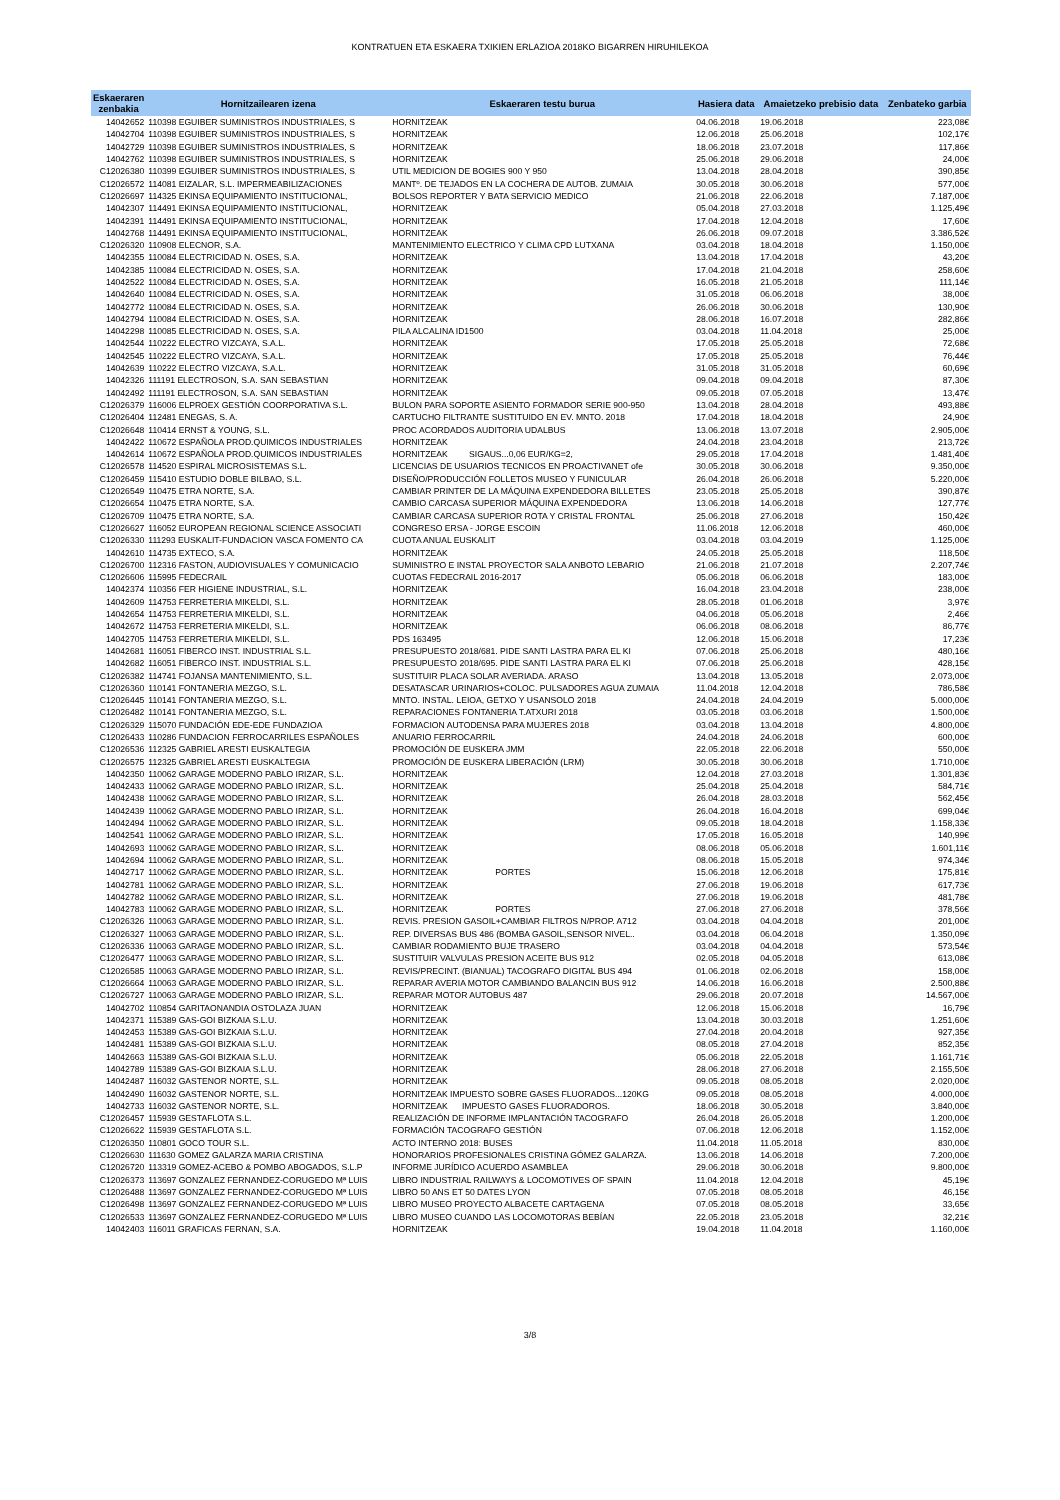KONTRATUEN ETA ESKAERA TXIKIEN ERLAZIOA 2018KO BIGARREN HIRUHILEKOA
| Eskaeraren zenbakia | Hornitzailearen izena | Eskaeraren testu burua | Hasiera data | Amaietzeko prebisio data | Zenbateko garbia |
| --- | --- | --- | --- | --- | --- |
| 14042652 | 110398 EGUIBER SUMINISTROS INDUSTRIALES, S | HORNITZEAK | 04.06.2018 | 19.06.2018 | 223,08€ |
| 14042704 | 110398 EGUIBER SUMINISTROS INDUSTRIALES, S | HORNITZEAK | 12.06.2018 | 25.06.2018 | 102,17€ |
| 14042729 | 110398 EGUIBER SUMINISTROS INDUSTRIALES, S | HORNITZEAK | 18.06.2018 | 23.07.2018 | 117,86€ |
| 14042762 | 110398 EGUIBER SUMINISTROS INDUSTRIALES, S | HORNITZEAK | 25.06.2018 | 29.06.2018 | 24,00€ |
| C12026380 | 110399 EGUIBER SUMINISTROS INDUSTRIALES, S | UTIL MEDICION DE BOGIES 900 Y 950 | 13.04.2018 | 28.04.2018 | 390,85€ |
| C12026572 | 114081 EIZALAR, S.L. IMPERMEABILIZACIONES | MANTº. DE TEJADOS EN LA COCHERA DE AUTOB. ZUMAIA | 30.05.2018 | 30.06.2018 | 577,00€ |
| C12026697 | 114325 EKINSA EQUIPAMIENTO INSTITUCIONAL, | BOLSOS REPORTER Y BATA SERVICIO MEDICO | 21.06.2018 | 22.06.2018 | 7.187,00€ |
| 14042307 | 114491 EKINSA EQUIPAMIENTO INSTITUCIONAL, | HORNITZEAK | 05.04.2018 | 27.03.2018 | 1.125,49€ |
| 14042391 | 114491 EKINSA EQUIPAMIENTO INSTITUCIONAL, | HORNITZEAK | 17.04.2018 | 12.04.2018 | 17,60€ |
| 14042768 | 114491 EKINSA EQUIPAMIENTO INSTITUCIONAL, | HORNITZEAK | 26.06.2018 | 09.07.2018 | 3.386,52€ |
| C12026320 | 110908 ELECNOR, S.A. | MANTENIMIENTO ELECTRICO Y CLIMA CPD LUTXANA | 03.04.2018 | 18.04.2018 | 1.150,00€ |
| 14042355 | 110084 ELECTRICIDAD N. OSES, S.A. | HORNITZEAK | 13.04.2018 | 17.04.2018 | 43,20€ |
| 14042385 | 110084 ELECTRICIDAD N. OSES, S.A. | HORNITZEAK | 17.04.2018 | 21.04.2018 | 258,60€ |
| 14042522 | 110084 ELECTRICIDAD N. OSES, S.A. | HORNITZEAK | 16.05.2018 | 21.05.2018 | 111,14€ |
| 14042640 | 110084 ELECTRICIDAD N. OSES, S.A. | HORNITZEAK | 31.05.2018 | 06.06.2018 | 38,00€ |
| 14042772 | 110084 ELECTRICIDAD N. OSES, S.A. | HORNITZEAK | 26.06.2018 | 30.06.2018 | 130,90€ |
| 14042794 | 110084 ELECTRICIDAD N. OSES, S.A. | HORNITZEAK | 28.06.2018 | 16.07.2018 | 282,86€ |
| 14042298 | 110085 ELECTRICIDAD N. OSES, S.A. | PILA ALCALINA ID1500 | 03.04.2018 | 11.04.2018 | 25,00€ |
| 14042544 | 110222 ELECTRO VIZCAYA, S.A.L. | HORNITZEAK | 17.05.2018 | 25.05.2018 | 72,68€ |
| 14042545 | 110222 ELECTRO VIZCAYA, S.A.L. | HORNITZEAK | 17.05.2018 | 25.05.2018 | 76,44€ |
| 14042639 | 110222 ELECTRO VIZCAYA, S.A.L. | HORNITZEAK | 31.05.2018 | 31.05.2018 | 60,69€ |
| 14042326 | 111191 ELECTROSON, S.A. SAN SEBASTIAN | HORNITZEAK | 09.04.2018 | 09.04.2018 | 87,30€ |
| 14042492 | 111191 ELECTROSON, S.A. SAN SEBASTIAN | HORNITZEAK | 09.05.2018 | 07.05.2018 | 13,47€ |
| C12026379 | 116006 ELPROEX GESTIÓN COORPORATIVA S.L. | BULON PARA SOPORTE ASIENTO FORMADOR SERIE 900-950 | 13.04.2018 | 28.04.2018 | 493,88€ |
| C12026404 | 112481 ENEGAS, S. A. | CARTUCHO FILTRANTE SUSTITUIDO EN EV. MNTO. 2018 | 17.04.2018 | 18.04.2018 | 24,90€ |
| C12026648 | 110414 ERNST & YOUNG, S.L. | PROC ACORDADOS AUDITORIA UDALBUS | 13.06.2018 | 13.07.2018 | 2.905,00€ |
| 14042422 | 110672 ESPAÑOLA PROD.QUIMICOS INDUSTRIALES | HORNITZEAK | 24.04.2018 | 23.04.2018 | 213,72€ |
| 14042614 | 110672 ESPAÑOLA PROD.QUIMICOS INDUSTRIALES | HORNITZEAK SIGAUS...0,06 EUR/KG=2, | 29.05.2018 | 17.04.2018 | 1.481,40€ |
| C12026578 | 114520 ESPIRAL MICROSISTEMAS S.L. | LICENCIAS DE USUARIOS TECNICOS EN PROACTIVANET ofe | 30.05.2018 | 30.06.2018 | 9.350,00€ |
| C12026459 | 115410 ESTUDIO DOBLE BILBAO, S.L. | DISEÑO/PRODUCCIÓN FOLLETOS MUSEO Y FUNICULAR | 26.04.2018 | 26.06.2018 | 5.220,00€ |
| C12026549 | 110475 ETRA NORTE, S.A. | CAMBIAR PRINTER DE LA MÁQUINA EXPENDEDORA BILLETES | 23.05.2018 | 25.05.2018 | 390,87€ |
| C12026654 | 110475 ETRA NORTE, S.A. | CAMBIO CARCASA SUPERIOR MÁQUINA EXPENDEDORA | 13.06.2018 | 14.06.2018 | 127,77€ |
| C12026709 | 110475 ETRA NORTE, S.A. | CAMBIAR CARCASA SUPERIOR ROTA Y CRISTAL FRONTAL | 25.06.2018 | 27.06.2018 | 150,42€ |
| C12026627 | 116052 EUROPEAN REGIONAL SCIENCE ASSOCIATI | CONGRESO ERSA - JORGE ESCOIN | 11.06.2018 | 12.06.2018 | 460,00€ |
| C12026330 | 111293 EUSKALIT-FUNDACION VASCA FOMENTO CA | CUOTA ANUAL EUSKALIT | 03.04.2018 | 03.04.2019 | 1.125,00€ |
| 14042610 | 114735 EXTECO, S.A. | HORNITZEAK | 24.05.2018 | 25.05.2018 | 118,50€ |
| C12026700 | 112316 FASTON, AUDIOVISUALES Y COMUNICACIO | SUMINISTRO E INSTAL PROYECTOR SALA ANBOTO LEBARIO | 21.06.2018 | 21.07.2018 | 2.207,74€ |
| C12026606 | 115995 FEDECRAIL | CUOTAS FEDECRAIL 2016-2017 | 05.06.2018 | 06.06.2018 | 183,00€ |
| 14042374 | 110356 FER HIGIENE INDUSTRIAL, S.L. | HORNITZEAK | 16.04.2018 | 23.04.2018 | 238,00€ |
| 14042609 | 114753 FERRETERIA MIKELDI, S.L. | HORNITZEAK | 28.05.2018 | 01.06.2018 | 3,97€ |
| 14042654 | 114753 FERRETERIA MIKELDI, S.L. | HORNITZEAK | 04.06.2018 | 05.06.2018 | 2,46€ |
| 14042672 | 114753 FERRETERIA MIKELDI, S.L. | HORNITZEAK | 06.06.2018 | 08.06.2018 | 86,77€ |
| 14042705 | 114753 FERRETERIA MIKELDI, S.L. | PDS 163495 | 12.06.2018 | 15.06.2018 | 17,23€ |
| 14042681 | 116051 FIBERCO INST. INDUSTRIAL S.L. | PRESUPUESTO 2018/681. PIDE SANTI LASTRA PARA EL KI | 07.06.2018 | 25.06.2018 | 480,16€ |
| 14042682 | 116051 FIBERCO INST. INDUSTRIAL S.L. | PRESUPUESTO 2018/695. PIDE SANTI LASTRA PARA EL KI | 07.06.2018 | 25.06.2018 | 428,15€ |
| C12026382 | 114741 FOJANSA MANTENIMIENTO, S.L. | SUSTITUIR PLACA SOLAR AVERIADA. ARASO | 13.04.2018 | 13.05.2018 | 2.073,00€ |
| C12026360 | 110141 FONTANERIA MEZGO, S.L. | DESATASCAR URINARIOS+COLOC. PULSADORES AGUA ZUMAIA | 11.04.2018 | 12.04.2018 | 786,58€ |
| C12026445 | 110141 FONTANERIA MEZGO, S.L. | MNTO. INSTAL. LEIOA, GETXO Y USANSOLO 2018 | 24.04.2018 | 24.04.2019 | 5.000,00€ |
| C12026482 | 110141 FONTANERIA MEZGO, S.L. | REPARACIONES FONTANERIA T.ATXURI 2018 | 03.05.2018 | 03.06.2018 | 1.500,00€ |
| C12026329 | 115070 FUNDACIÓN EDE-EDE FUNDAZIOA | FORMACION AUTODENSA PARA MUJERES 2018 | 03.04.2018 | 13.04.2018 | 4.800,00€ |
| C12026433 | 110286 FUNDACION FERROCARRILES ESPAÑOLES | ANUARIO FERROCARRIL | 24.04.2018 | 24.06.2018 | 600,00€ |
| C12026536 | 112325 GABRIEL ARESTI EUSKALTEGIA | PROMOCIÓN DE EUSKERA JMM | 22.05.2018 | 22.06.2018 | 550,00€ |
| C12026575 | 112325 GABRIEL ARESTI EUSKALTEGIA | PROMOCIÓN DE EUSKERA LIBERACIÓN (LRM) | 30.05.2018 | 30.06.2018 | 1.710,00€ |
| 14042350 | 110062 GARAGE MODERNO PABLO IRIZAR, S.L. | HORNITZEAK | 12.04.2018 | 27.03.2018 | 1.301,83€ |
| 14042433 | 110062 GARAGE MODERNO PABLO IRIZAR, S.L. | HORNITZEAK | 25.04.2018 | 25.04.2018 | 584,71€ |
| 14042438 | 110062 GARAGE MODERNO PABLO IRIZAR, S.L. | HORNITZEAK | 26.04.2018 | 28.03.2018 | 562,45€ |
| 14042439 | 110062 GARAGE MODERNO PABLO IRIZAR, S.L. | HORNITZEAK | 26.04.2018 | 16.04.2018 | 699,04€ |
| 14042494 | 110062 GARAGE MODERNO PABLO IRIZAR, S.L. | HORNITZEAK | 09.05.2018 | 18.04.2018 | 1.158,33€ |
| 14042541 | 110062 GARAGE MODERNO PABLO IRIZAR, S.L. | HORNITZEAK | 17.05.2018 | 16.05.2018 | 140,99€ |
| 14042693 | 110062 GARAGE MODERNO PABLO IRIZAR, S.L. | HORNITZEAK | 08.06.2018 | 05.06.2018 | 1.601,11€ |
| 14042694 | 110062 GARAGE MODERNO PABLO IRIZAR, S.L. | HORNITZEAK | 08.06.2018 | 15.05.2018 | 974,34€ |
| 14042717 | 110062 GARAGE MODERNO PABLO IRIZAR, S.L. | HORNITZEAK PORTES | 15.06.2018 | 12.06.2018 | 175,81€ |
| 14042781 | 110062 GARAGE MODERNO PABLO IRIZAR, S.L. | HORNITZEAK | 27.06.2018 | 19.06.2018 | 617,73€ |
| 14042782 | 110062 GARAGE MODERNO PABLO IRIZAR, S.L. | HORNITZEAK | 27.06.2018 | 19.06.2018 | 481,78€ |
| 14042783 | 110062 GARAGE MODERNO PABLO IRIZAR, S.L. | HORNITZEAK PORTES | 27.06.2018 | 27.06.2018 | 378,56€ |
| C12026326 | 110063 GARAGE MODERNO PABLO IRIZAR, S.L. | REVIS. PRESION GASOIL+CAMBIAR FILTROS N/PROP. A712 | 03.04.2018 | 04.04.2018 | 201,00€ |
| C12026327 | 110063 GARAGE MODERNO PABLO IRIZAR, S.L. | REP. DIVERSAS BUS 486 (BOMBA GASOIL,SENSOR NIVEL.. | 03.04.2018 | 06.04.2018 | 1.350,09€ |
| C12026336 | 110063 GARAGE MODERNO PABLO IRIZAR, S.L. | CAMBIAR RODAMIENTO BUJE TRASERO | 03.04.2018 | 04.04.2018 | 573,54€ |
| C12026477 | 110063 GARAGE MODERNO PABLO IRIZAR, S.L. | SUSTITUIR VALVULAS PRESION ACEITE BUS 912 | 02.05.2018 | 04.05.2018 | 613,08€ |
| C12026585 | 110063 GARAGE MODERNO PABLO IRIZAR, S.L. | REVIS/PRECINT. (BIANUAL) TACOGRAFO DIGITAL BUS 494 | 01.06.2018 | 02.06.2018 | 158,00€ |
| C12026664 | 110063 GARAGE MODERNO PABLO IRIZAR, S.L. | REPARAR AVERIA MOTOR CAMBIANDO BALANCIN BUS 912 | 14.06.2018 | 16.06.2018 | 2.500,88€ |
| C12026727 | 110063 GARAGE MODERNO PABLO IRIZAR, S.L. | REPARAR MOTOR AUTOBUS 487 | 29.06.2018 | 20.07.2018 | 14.567,00€ |
| 14042702 | 110854 GARITAONANDIA OSTOLAZA JUAN | HORNITZEAK | 12.06.2018 | 15.06.2018 | 16,79€ |
| 14042371 | 115389 GAS-GOI BIZKAIA S.L.U. | HORNITZEAK | 13.04.2018 | 30.03.2018 | 1.251,60€ |
| 14042453 | 115389 GAS-GOI BIZKAIA S.L.U. | HORNITZEAK | 27.04.2018 | 20.04.2018 | 927,35€ |
| 14042481 | 115389 GAS-GOI BIZKAIA S.L.U. | HORNITZEAK | 08.05.2018 | 27.04.2018 | 852,35€ |
| 14042663 | 115389 GAS-GOI BIZKAIA S.L.U. | HORNITZEAK | 05.06.2018 | 22.05.2018 | 1.161,71€ |
| 14042789 | 115389 GAS-GOI BIZKAIA S.L.U. | HORNITZEAK | 28.06.2018 | 27.06.2018 | 2.155,50€ |
| 14042487 | 116032 GASTENOR NORTE, S.L. | HORNITZEAK | 09.05.2018 | 08.05.2018 | 2.020,00€ |
| 14042490 | 116032 GASTENOR NORTE, S.L. | HORNITZEAK IMPUESTO SOBRE GASES FLUORADOS...120KG | 09.05.2018 | 08.05.2018 | 4.000,00€ |
| 14042733 | 116032 GASTENOR NORTE, S.L. | HORNITZEAK IMPUESTO GASES FLUORADOROS. | 18.06.2018 | 30.05.2018 | 3.840,00€ |
| C12026457 | 115939 GESTAFLOTA S.L. | REALIZACIÓN DE INFORME IMPLANTACIÓN TACOGRAFO | 26.04.2018 | 26.05.2018 | 1.200,00€ |
| C12026622 | 115939 GESTAFLOTA S.L. | FORMACIÓN TACOGRAFO GESTIÓN | 07.06.2018 | 12.06.2018 | 1.152,00€ |
| C12026350 | 110801 GOCO TOUR S.L. | ACTO INTERNO 2018: BUSES | 11.04.2018 | 11.05.2018 | 830,00€ |
| C12026630 | 111630 GOMEZ GALARZA MARIA CRISTINA | HONORARIOS PROFESIONALES CRISTINA GÓMEZ GALARZA. | 13.06.2018 | 14.06.2018 | 7.200,00€ |
| C12026720 | 113319 GOMEZ-ACEBO & POMBO ABOGADOS, S.L.P | INFORME JURÍDICO ACUERDO ASAMBLEA | 29.06.2018 | 30.06.2018 | 9.800,00€ |
| C12026373 | 113697 GONZALEZ FERNANDEZ-CORUGEDO Mª LUIS | LIBRO INDUSTRIAL RAILWAYS & LOCOMOTIVES OF SPAIN | 11.04.2018 | 12.04.2018 | 45,19€ |
| C12026488 | 113697 GONZALEZ FERNANDEZ-CORUGEDO Mª LUIS | LIBRO 50 ANS ET 50 DATES LYON | 07.05.2018 | 08.05.2018 | 46,15€ |
| C12026498 | 113697 GONZALEZ FERNANDEZ-CORUGEDO Mª LUIS | LIBRO MUSEO PROYECTO ALBACETE CARTAGENA | 07.05.2018 | 08.05.2018 | 33,65€ |
| C12026533 | 113697 GONZALEZ FERNANDEZ-CORUGEDO Mª LUIS | LIBRO MUSEO CUANDO LAS LOCOMOTORAS BEBÍAN | 22.05.2018 | 23.05.2018 | 32,21€ |
| 14042403 | 116011 GRAFICAS FERNAN, S.A. | HORNITZEAK | 19.04.2018 | 11.04.2018 | 1.160,00€ |
3/8